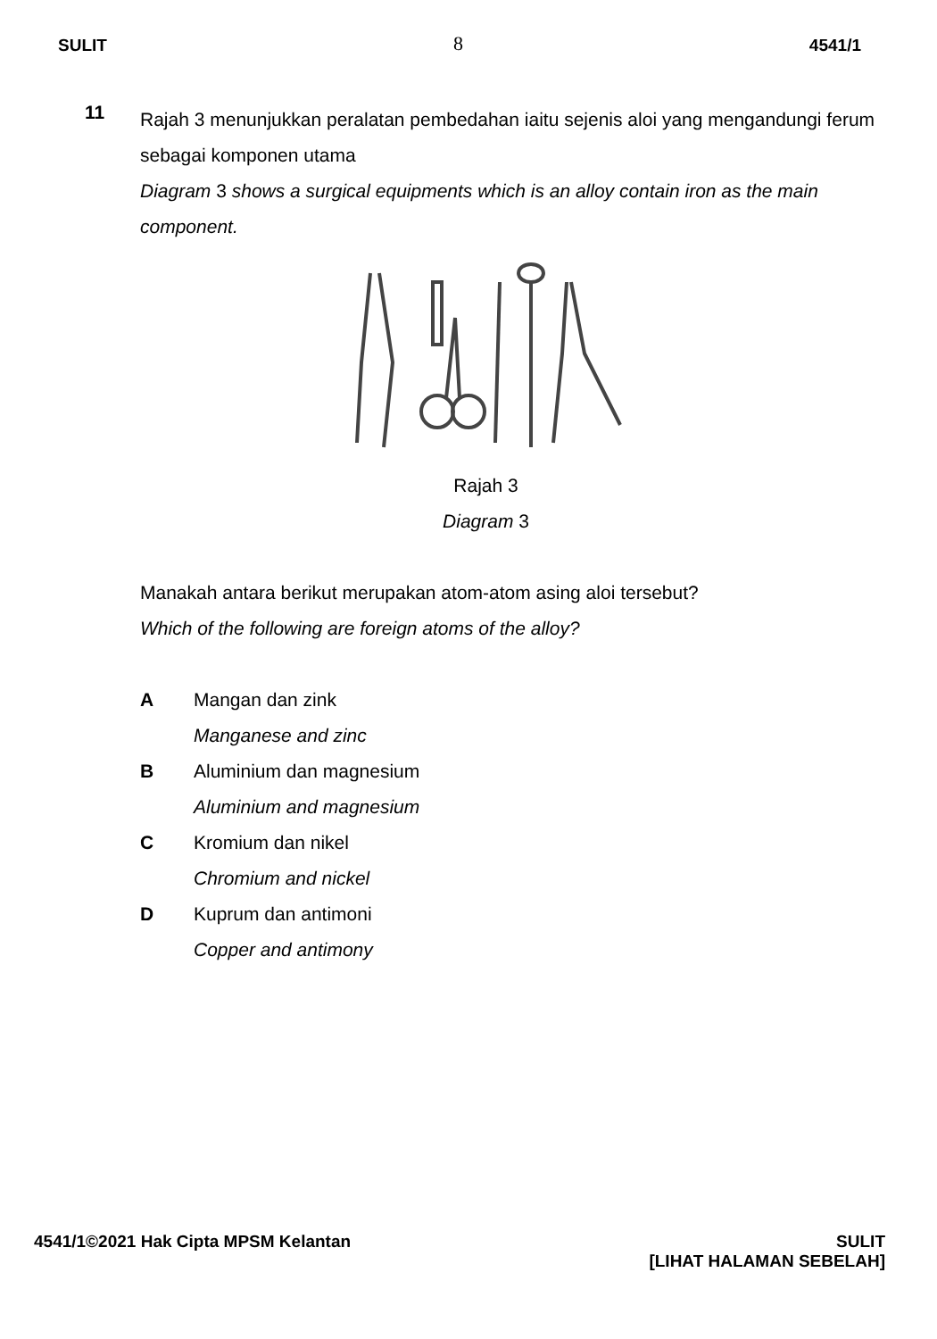SULIT 8 4541/1
11
Rajah 3 menunjukkan peralatan pembedahan iaitu sejenis aloi yang mengandungi ferum sebagai komponen utama
Diagram 3 shows a surgical equipments which is an alloy contain iron as the main component.
Rajah 3
Diagram 3
Manakah antara berikut merupakan atom-atom asing aloi tersebut?
Which of the following are foreign atoms of the alloy?
A Mangan dan zink
Manganese and zinc
B Aluminium dan magnesium
Aluminium and magnesium
C Kromium dan nikel
Chromium and nickel
D Kuprum dan antimoni
Copper and antimony
4541/1©2021 Hak Cipta MPSM Kelantan
SULIT
[LIHAT HALAMAN SEBELAH]